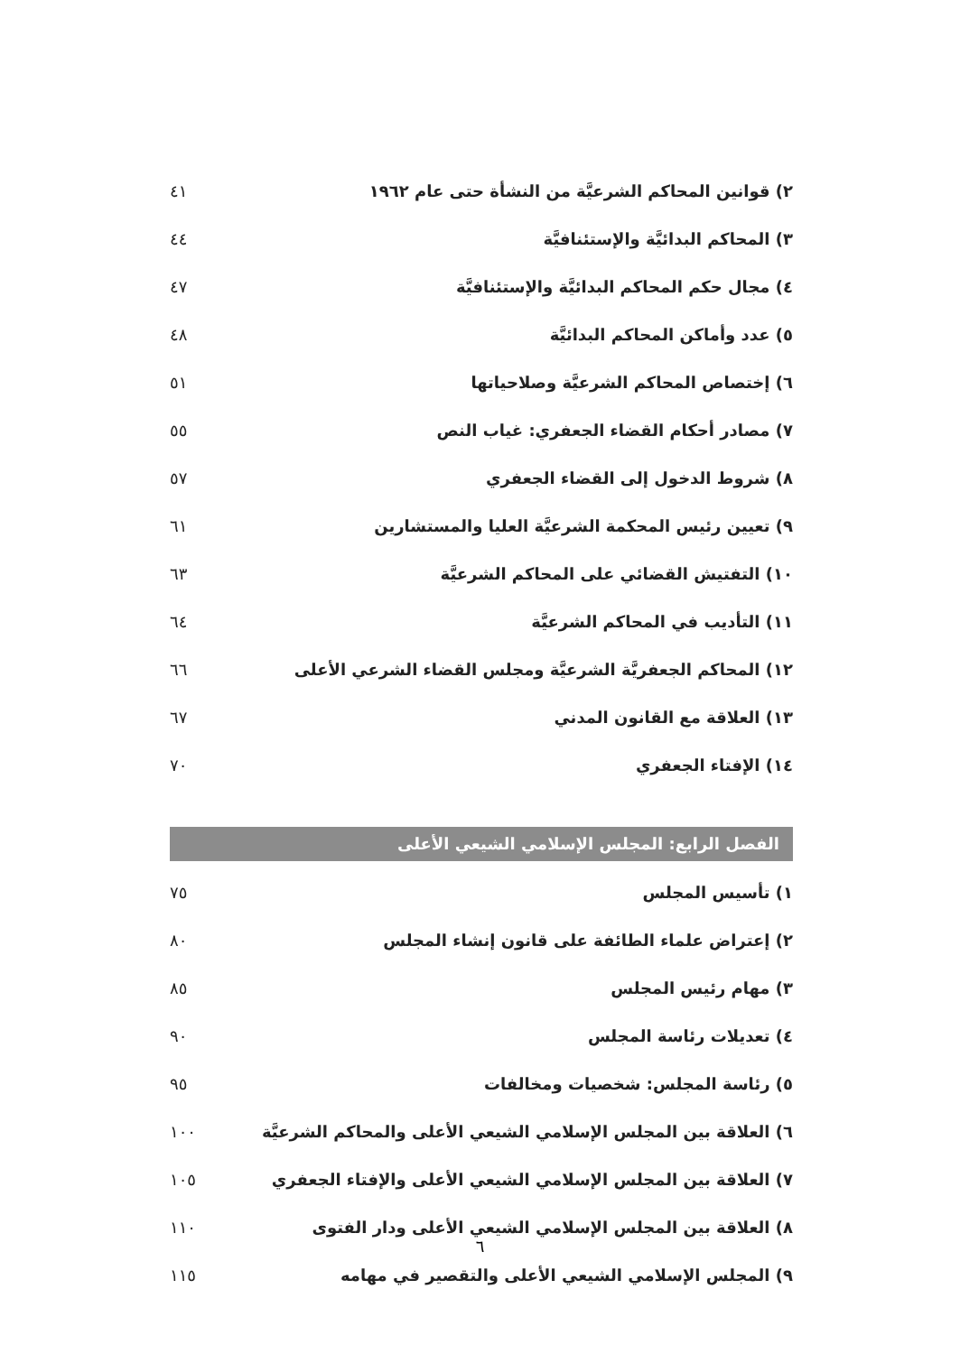٢) قوانين المحاكم الشرعيَّة من النشأة حتى عام ١٩٦٢ ٤١
٣) المحاكم البدائيَّة والإستئنافيَّة ٤٤
٤) مجال حكم المحاكم البدائيَّة والإستئنافيَّة ٤٧
٥) عدد وأماكن المحاكم البدائيَّة ٤٨
٦) إختصاص المحاكم الشرعيَّة وصلاحياتها ٥١
٧) مصادر أحكام القضاء الجعفري: غياب النص ٥٥
٨) شروط الدخول إلى القضاء الجعفري ٥٧
٩) تعيين رئيس المحكمة الشرعيَّة العليا والمستشارين ٦١
١٠) التفتيش القضائي على المحاكم الشرعيَّة ٦٣
١١) التأديب في المحاكم الشرعيَّة ٦٤
١٢) المحاكم الجعفريَّة الشرعيَّة ومجلس القضاء الشرعي الأعلى ٦٦
١٣) العلاقة مع القانون المدني ٦٧
١٤) الإفتاء الجعفري ٧٠
الفصل الرابع: المجلس الإسلامي الشيعي الأعلى
١) تأسيس المجلس ٧٥
٢) إعتراض علماء الطائفة على قانون إنشاء المجلس ٨٠
٣) مهام رئيس المجلس ٨٥
٤) تعديلات رئاسة المجلس ٩٠
٥) رئاسة المجلس: شخصيات ومخالفات ٩٥
٦) العلاقة بين المجلس الإسلامي الشيعي الأعلى والمحاكم الشرعيَّة ١٠٠
٧) العلاقة بين المجلس الإسلامي الشيعي الأعلى والإفتاء الجعفري ١٠٥
٨) العلاقة بين المجلس الإسلامي الشيعي الأعلى ودار الفتوى ١١٠
٩) المجلس الإسلامي الشيعي الأعلى والتقصير في مهامه ١١٥
٦